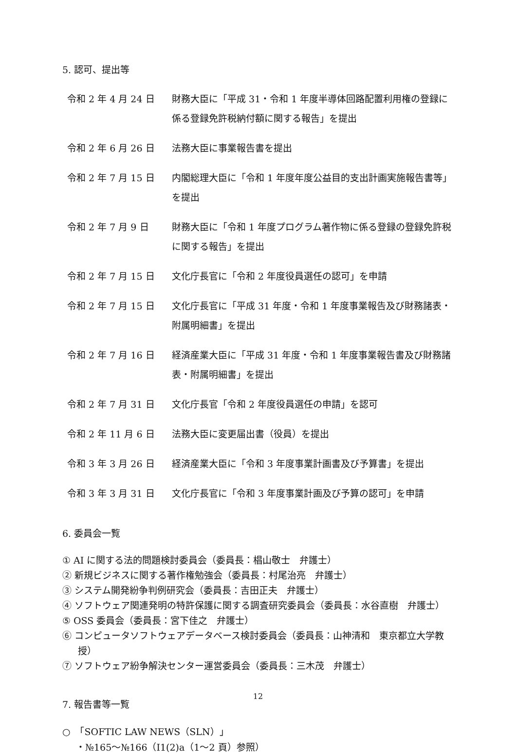5. 認可、提出等
| 令和 2 年 4 月 24 日 | 財務大臣に「平成 31・令和 1 年度半導体回路配置利用権の登録に係る登録免許税納付額に関する報告」を提出 |
| 令和 2 年 6 月 26 日 | 法務大臣に事業報告書を提出 |
| 令和 2 年 7 月 15 日 | 内閣総理大臣に「令和 1 年度年度公益目的支出計画実施報告書等」を提出 |
| 令和 2 年 7 月 9 日 | 財務大臣に「令和 1 年度プログラム著作物に係る登録の登録免許税に関する報告」を提出 |
| 令和 2 年 7 月 15 日 | 文化庁長官に「令和 2 年度役員選任の認可」を申請 |
| 令和 2 年 7 月 15 日 | 文化庁長官に「平成 31 年度・令和 1 年度事業報告及び財務諸表・附属明細書」を提出 |
| 令和 2 年 7 月 16 日 | 経済産業大臣に「平成 31 年度・令和 1 年度事業報告書及び財務諸表・附属明細書」を提出 |
| 令和 2 年 7 月 31 日 | 文化庁長官「令和 2 年度役員選任の申請」を認可 |
| 令和 2 年 11 月 6 日 | 法務大臣に変更届出書（役員）を提出 |
| 令和 3 年 3 月 26 日 | 経済産業大臣に「令和 3 年度事業計画書及び予算書」を提出 |
| 令和 3 年 3 月 31 日 | 文化庁長官に「令和 3 年度事業計画及び予算の認可」を申請 |
6. 委員会一覧
① AI に関する法的問題検討委員会（委員長：椙山敬士　弁護士）
② 新規ビジネスに関する著作権勉強会（委員長：村尾治亮　弁護士）
③ システム開発紛争判例研究会（委員長：吉田正夫　弁護士）
④ ソフトウェア関連発明の特許保護に関する調査研究委員会（委員長：水谷直樹　弁護士）
⑤ OSS 委員会（委員長：宮下佳之　弁護士）
⑥ コンピュータソフトウェアデータベース検討委員会（委員長：山神清和　東京都立大学教授）
⑦ ソフトウェア紛争解決センター運営委員会（委員長：三木茂　弁護士）
7. 報告書等一覧
○　「SOFTIC LAW NEWS（SLN）」
・№165～№166（I1(2)a（1～2 頁）参照）
12